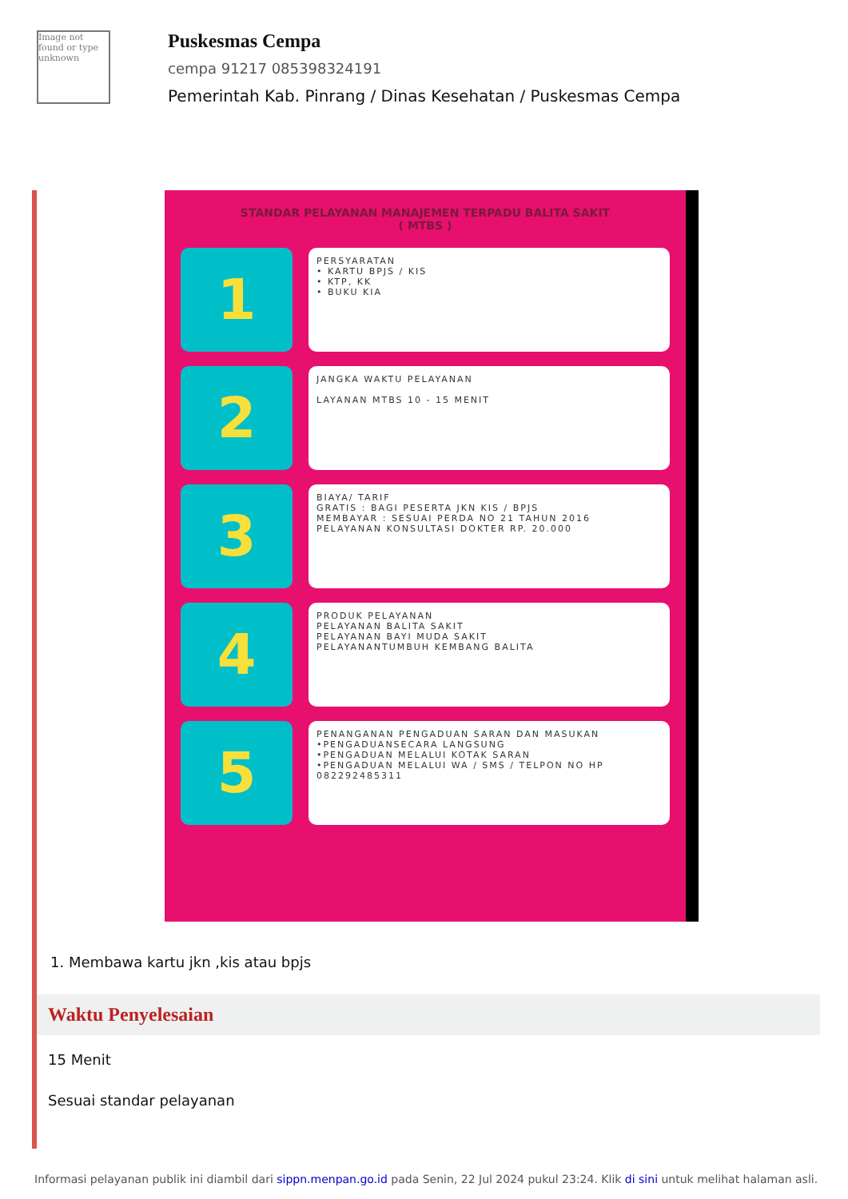Image not found or type unknown
Puskesmas Cempa
cempa 91217 085398324191
Pemerintah Kab. Pinrang / Dinas Kesehatan / Puskesmas Cempa
STANDAR PELAYANAN MANAJEMEN TERPADU BALITA SAKIT
( MTBS )
1
PERSYARATAN
• KARTU BPJS / KIS
• KTP, KK
• BUKU KIA
2
JANGKA WAKTU PELAYANAN
LAYANAN MTBS 10 - 15 MENIT
3
BIAYA/ TARIF
GRATIS : BAGI PESERTA JKN KIS / BPJS
MEMBAYAR : SESUAI PERDA NO 21 TAHUN 2016
PELAYANAN KONSULTASI DOKTER RP. 20.000
4
PRODUK PELAYANAN
PELAYANAN BALITA SAKIT
PELAYANAN BAYI MUDA SAKIT
PELAYANANTUMBUH KEMBANG BALITA
5
PENANGANAN PENGADUAN SARAN DAN MASUKAN
•PENGADUANSECARA LANGSUNG
•PENGADUAN MELALUI KOTAK SARAN
•PENGADUAN MELALUI WA / SMS / TELPON NO HP 082292485311
1. Membawa kartu jkn ,kis atau bpjs
Waktu Penyelesaian
15 Menit
Sesuai standar pelayanan
Informasi pelayanan publik ini diambil dari sippn.menpan.go.id pada Senin, 22 Jul 2024 pukul 23:24. Klik di sini untuk melihat halaman asli.